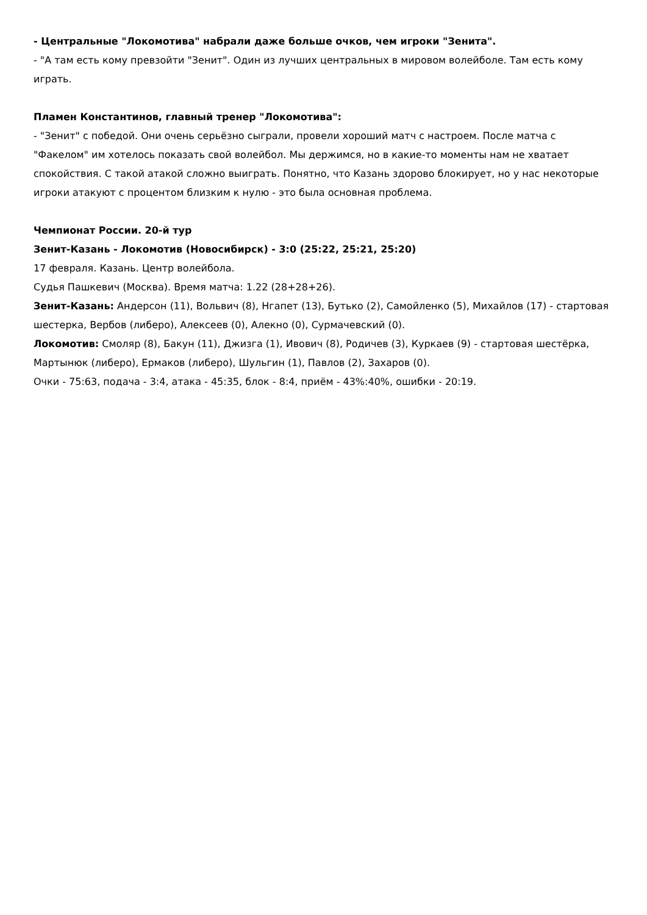- Центральные "Локомотива" набрали даже больше очков, чем игроки "Зенита".
- "А там есть кому превзойти "Зенит". Один из лучших центральных в мировом волейболе. Там есть кому играть.
Пламен Константинов, главный тренер "Локомотива":
- "Зенит" с победой. Они очень серьёзно сыграли, провели хороший матч с настроем. После матча с "Факелом" им хотелось показать свой волейбол. Мы держимся, но в какие-то моменты нам не хватает спокойствия. С такой атакой сложно выиграть. Понятно, что Казань здорово блокирует, но у нас некоторые игроки атакуют с процентом близким к нулю - это была основная проблема.
Чемпионат России. 20-й тур
Зенит-Казань - Локомотив (Новосибирск) - 3:0 (25:22, 25:21, 25:20)
17 февраля. Казань. Центр волейбола.
Судья Пашкевич (Москва). Время матча: 1.22 (28+28+26).
Зенит-Казань: Андерсон (11), Вольвич (8), Нгапет (13), Бутько (2), Самойленко (5), Михайлов (17) - стартовая шестерка, Вербов (либеро), Алексеев (0), Алекно (0), Сурмачевский (0).
Локомотив: Смоляр (8), Бакун (11), Джизга (1), Ивович (8), Родичев (3), Куркаев (9) - стартовая шестёрка, Мартынюк (либеро), Ермаков (либеро), Шульгин (1), Павлов (2), Захаров (0).
Очки - 75:63, подача - 3:4, атака - 45:35, блок - 8:4, приём - 43%:40%, ошибки - 20:19.